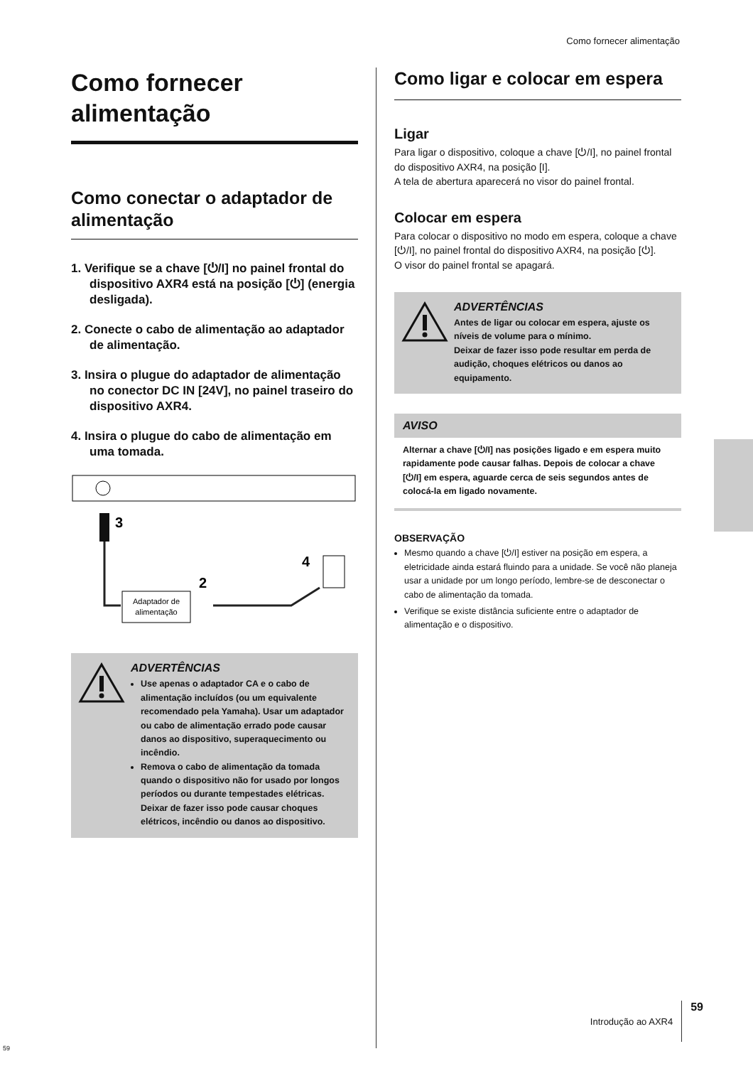Como fornecer alimentação
Como fornecer alimentação
Como conectar o adaptador de alimentação
1. Verifique se a chave [⏻/I] no painel frontal do dispositivo AXR4 está na posição [⏻] (energia desligada).
2. Conecte o cabo de alimentação ao adaptador de alimentação.
3. Insira o plugue do adaptador de alimentação no conector DC IN [24V], no painel traseiro do dispositivo AXR4.
4. Insira o plugue do cabo de alimentação em uma tomada.
3
Adaptador de
alimentação
2
4
ADVERTÊNCIAS
Use apenas o adaptador CA e o cabo de alimentação incluídos (ou um equivalente recomendado pela Yamaha). Usar um adaptador ou cabo de alimentação errado pode causar danos ao dispositivo, superaquecimento ou incêndio.
Remova o cabo de alimentação da tomada quando o dispositivo não for usado por longos períodos ou durante tempestades elétricas. Deixar de fazer isso pode causar choques elétricos, incêndio ou danos ao dispositivo.
Como ligar e colocar em espera
Ligar
Para ligar o dispositivo, coloque a chave [⏻/I], no painel frontal do dispositivo AXR4, na posição [I].
A tela de abertura aparecerá no visor do painel frontal.
Colocar em espera
Para colocar o dispositivo no modo em espera, coloque a chave [⏻/I], no painel frontal do dispositivo AXR4, na posição [⏻].
O visor do painel frontal se apagará.
ADVERTÊNCIAS
Antes de ligar ou colocar em espera, ajuste os níveis de volume para o mínimo.
Deixar de fazer isso pode resultar em perda de audição, choques elétricos ou danos ao equipamento.
AVISO
Alternar a chave [⏻/I] nas posições ligado e em espera muito rapidamente pode causar falhas. Depois de colocar a chave [⏻/I] em espera, aguarde cerca de seis segundos antes de colocá-la em ligado novamente.
OBSERVAÇÃO
Mesmo quando a chave [⏻/I] estiver na posição em espera, a eletricidade ainda estará fluindo para a unidade. Se você não planeja usar a unidade por um longo período, lembre-se de desconectar o cabo de alimentação da tomada.
Verifique se existe distância suficiente entre o adaptador de alimentação e o dispositivo.
Introdução ao AXR4 59
59